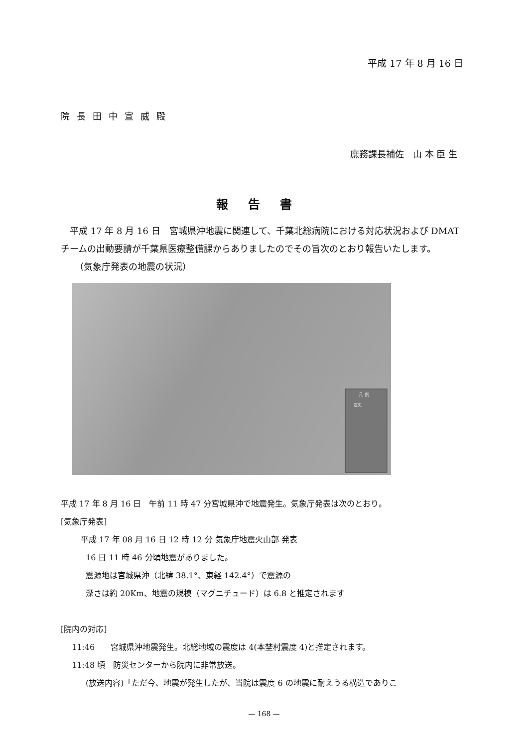平成 17 年 8 月 16 日
院長田中宣威殿
庶務課長補佐　山 本 臣 生
報告書
平成 17 年 8 月 16 日　宮城県沖地震に関連して、千葉北総病院における対応状況および DMAT チームの出動要請が千葉県医療整備課からありましたのでその旨次のとおり報告いたします。
（気象庁発表の地震の状況）
凡 例
震央
平成 17 年 8 月 16 日　午前 11 時 47 分宮城県沖で地震発生。気象庁発表は次のとおり。
[気象庁発表]
平成 17 年 08 月 16 日 12 時 12 分 気象庁地震火山部 発表
16 日 11 時 46 分頃地震がありました。
震源地は宮城県沖（北緯 38.1°、東経 142.4°）で震源の
深さは約 20Km、地震の規模（マグニチュード）は 6.8 と推定されます
[院内の対応]
11:46　　宮城県沖地震発生。北総地域の震度は 4(本埜村震度 4)と推定されます。
11:48 頃　防災センターから院内に非常放送。
(放送内容)「ただ今、地震が発生したが、当院は震度 6 の地震に耐えうる構造でありこ
— 168 —